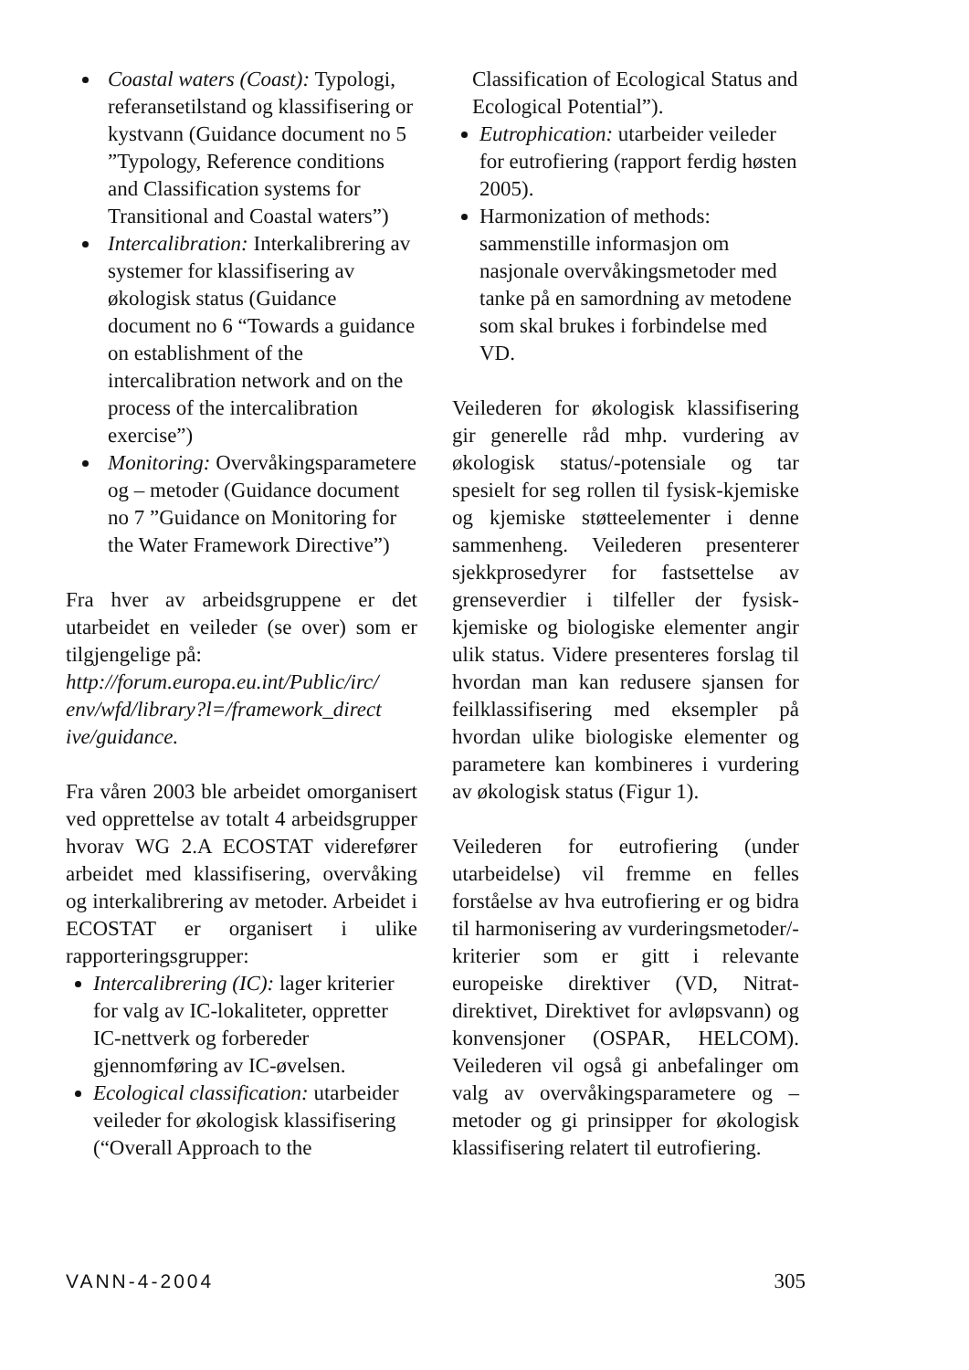Coastal waters (Coast): Typologi, referansetilstand og klassifisering or kystvann (Guidance document no 5 ”Typology, Reference conditions and Classification systems for Transitional and Coastal waters”)
Intercalibration: Interkalibrering av systemer for klassifisering av økologisk status (Guidance document no 6 “Towards a guidance on establishment of the intercalibration network and on the process of the intercalibration exercise”)
Monitoring: Overvåkingsparametere og – metoder (Guidance document no 7 ”Guidance on Monitoring for the Water Framework Directive”)
Fra hver av arbeidsgruppene er det utarbeidet en veileder (se over) som er tilgjengelige på:
http://forum.europa.eu.int/Public/irc/ env/wfd/library?l=/framework_direct ive/guidance.
Fra våren 2003 ble arbeidet omorganisert ved opprettelse av totalt 4 arbeidsgrupper hvorav WG 2.A ECOSTAT viderefører arbeidet med klassifisering, overvåking og interkalibrering av metoder. Arbeidet i ECOSTAT er organisert i ulike rapporteringsgrupper:
Intercalibrering (IC): lager kriterier for valg av IC-lokaliteter, oppretter IC-nettverk og forbereder gjennomføring av IC-øvelsen.
Ecological classification: utarbeider veileder for økologisk klassifisering (“Overall Approach to the
Classification of Ecological Status and Ecological Potential”).
Eutrophication: utarbeider veileder for eutrofiering (rapport ferdig høsten 2005).
Harmonization of methods: sammenstille informasjon om nasjonale overvåkingsmetoder med tanke på en samordning av metodene som skal brukes i forbindelse med VD.
Veilederen for økologisk klassifisering gir generelle råd mhp. vurdering av økologisk status/-potensiale og tar spesielt for seg rollen til fysisk-kjemiske og kjemiske støtteelementer i denne sammenheng. Veilederen presenterer sjekkprosedyrer for fastsettelse av grenseverdier i tilfeller der fysisk-kjemiske og biologiske elementer angir ulik status. Videre presenteres forslag til hvordan man kan redusere sjansen for feilklassifisering med eksempler på hvordan ulike biologiske elementer og parametere kan kombineres i vurdering av økologisk status (Figur 1).
Veilederen for eutrofiering (under utarbeidelse) vil fremme en felles forståelse av hva eutrofiering er og bidra til harmonisering av vurderingsmetoder/-kriterier som er gitt i relevante europeiske direktiver (VD, Nitrat-direktivet, Direktivet for avløpsvann) og konvensjoner (OSPAR, HELCOM). Veilederen vil også gi anbefalinger om valg av overvåkingsparametere og –metoder og gi prinsipper for økologisk klassifisering relatert til eutrofiering.
VANN-4-2004 305